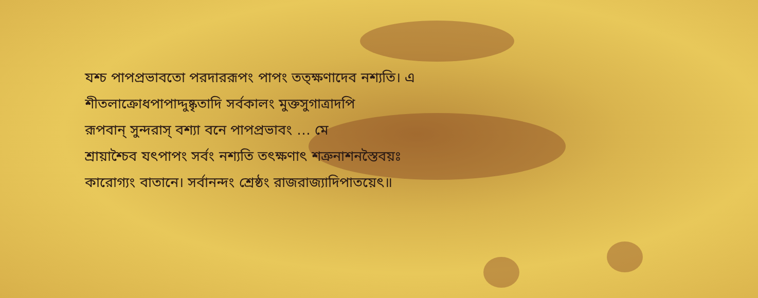যশ্চ পাপপ্রভাবতো পরদাররূপং পাপং তত্ক্ষণাদেব নশ্যতি। এ
শীতলাক্রোধপাপাদ্দুষ্কৃতাদি সর্বকালং মুক্তসুগাত্রাদপি
রূপবান্ সুন্দরাস্ বশ্যা বনে পাপপ্রভাবং … মে
শ্রায়াশ্চৈব যৎপাপং সর্বং নশ্যতি তৎক্ষণাৎ শত্রুনাশনস্তৈবয়ঃ
কারোগ্যং বাতানে। সর্বানন্দং শ্রেষ্ঠং রাজরাজ্যাদিপাতয়েৎ॥